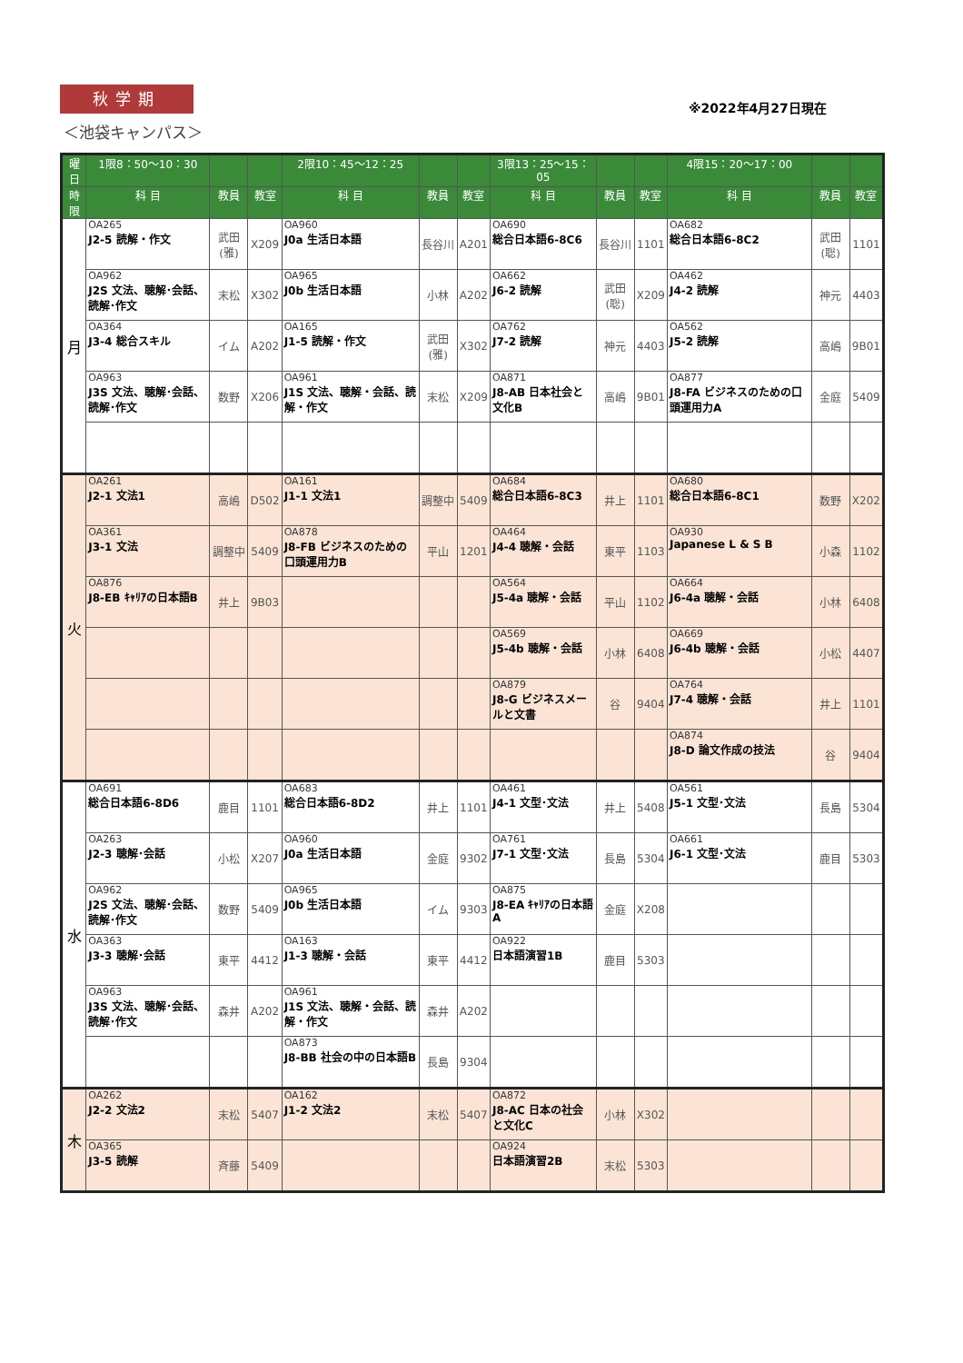秋学期
※2022年4月27日現在
＜池袋キャンパス＞
| 曜日 | 1限8：50〜10：30 | | | 2限10：45〜12：25 | | | 3限13：25〜15：05 | | | 4限15：20〜17：00 | | |
| --- | --- | --- | --- | --- | --- | --- | --- | --- | --- | --- | --- | --- |
| 時限 | 科 目 | 教員 | 教室 | 科 目 | 教員 | 教室 | 科 目 | 教員 | 教室 | 科 目 | 教員 | 教室 |
| 月 | OA265 J2-5 読解・作文 | 武田(雅) | X209 | OA960 J0a 生活日本語 | 長谷川 | A201 | OA690 総合日本語6-8C6 | 長谷川 | 1101 | OA682 総合日本語6-8C2 | 武田(聡) | 1101 |
| | OA962 J2S 文法、聴解･会話、読解･作文 | 末松 | X302 | OA965 J0b 生活日本語 | 小林 | A202 | OA662 J6-2 読解 | 武田(聡) | X209 | OA462 J4-2 読解 | 神元 | 4403 |
| | OA364 J3-4 総合スキル | イム | A202 | OA165 J1-5 読解・作文 | 武田(雅) | X302 | OA762 J7-2 読解 | 神元 | 4403 | OA562 J5-2 読解 | 高嶋 | 9B01 |
| | OA963 J3S 文法、聴解･会話、読解･作文 | 数野 | X206 | OA961 J1S 文法、聴解・会話、読解・作文 | 末松 | X209 | OA871 J8-AB 日本社会と文化B | 高嶋 | 9B01 | OA877 J8-FA ビジネスのための口頭運用力A | 金庭 | 5409 |
| 火 | OA261 J2-1 文法1 | 高嶋 | D502 | OA161 J1-1 文法1 | 調整中 | 5409 | OA684 総合日本語6-8C3 | 井上 | 1101 | OA680 総合日本語6-8C1 | 数野 | X202 |
| | OA361 J3-1 文法 | 調整中 | 5409 | OA878 J8-FB ビジネスのための口頭運用力B | 平山 | 1201 | OA464 J4-4 聴解・会話 | 東平 | 1103 | OA930 Japanese L & S B | 小森 | 1102 |
| | OA876 J8-EB ｷｬﾘｱの日本語B | 井上 | 9B03 | | | | OA564 J5-4a 聴解・会話 | 平山 | 1102 | OA664 J6-4a 聴解・会話 | 小林 | 6408 |
| | | | | | | | OA569 J5-4b 聴解・会話 | 小林 | 6408 | OA669 J6-4b 聴解・会話 | 小松 | 4407 |
| | | | | | | | OA879 J8-G ビジネスメールと文書 | 谷 | 9404 | OA764 J7-4 聴解・会話 | 井上 | 1101 |
| | | | | | | | | | | OA874 J8-D 論文作成の技法 | 谷 | 9404 |
| 水 | OA691 総合日本語6-8D6 | 鹿目 | 1101 | OA683 総合日本語6-8D2 | 井上 | 1101 | OA461 J4-1 文型･文法 | 井上 | 5408 | OA561 J5-1 文型･文法 | 長島 | 5304 |
| | OA263 J2-3 聴解･会話 | 小松 | X207 | OA960 J0a 生活日本語 | 金庭 | 9302 | OA761 J7-1 文型･文法 | 長島 | 5304 | OA661 J6-1 文型･文法 | 鹿目 | 5303 |
| | OA962 J2S 文法、聴解･会話、読解･作文 | 数野 | 5409 | OA965 J0b 生活日本語 | イム | 9303 | OA875 J8-EA ｷｬﾘｱの日本語A | 金庭 | X208 | | | |
| | OA363 J3-3 聴解･会話 | 東平 | 4412 | OA163 J1-3 聴解・会話 | 東平 | 4412 | OA922 日本語演習1B | 鹿目 | 5303 | | | |
| | OA963 J3S 文法、聴解･会話、読解･作文 | 森井 | A202 | OA961 J1S 文法、聴解・会話、読解・作文 | 森井 | A202 | | | | | | |
| | | | | OA873 J8-BB 社会の中の日本語B | 長島 | 9304 | | | | | | |
| 木 | OA262 J2-2 文法2 | 末松 | 5407 | OA162 J1-2 文法2 | 末松 | 5407 | OA872 J8-AC 日本の社会と文化C | 小林 | X302 | | | |
| | OA365 J3-5 読解 | 斉藤 | 5409 | | | | OA924 日本語演習2B | 末松 | 5303 | | | |